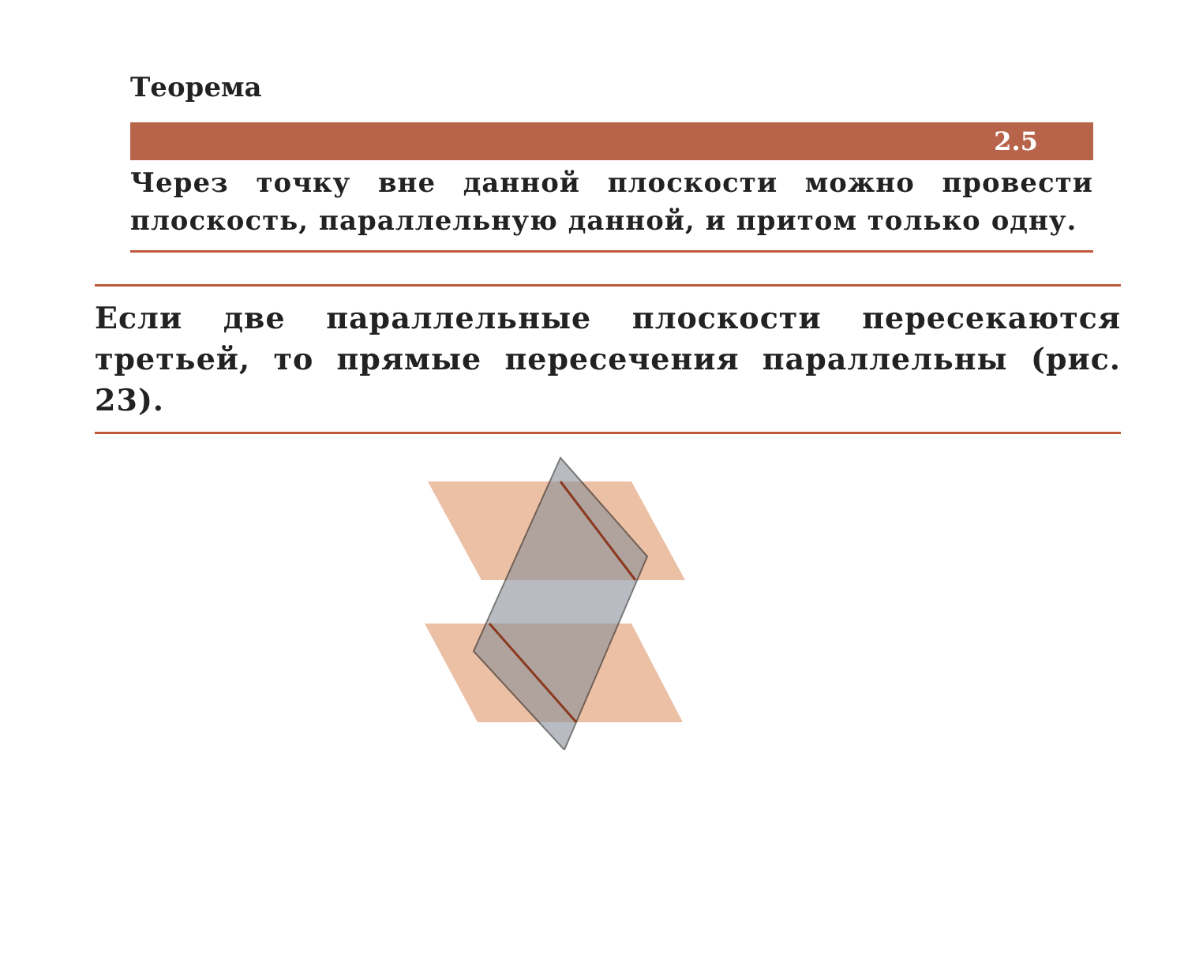Теорема
2.5
Через точку вне данной плоскости можно провести плоскость, параллельную данной, и притом только одну.
Если две параллельные плоскости пересекаются третьей, то прямые пересечения параллельны (рис. 23).